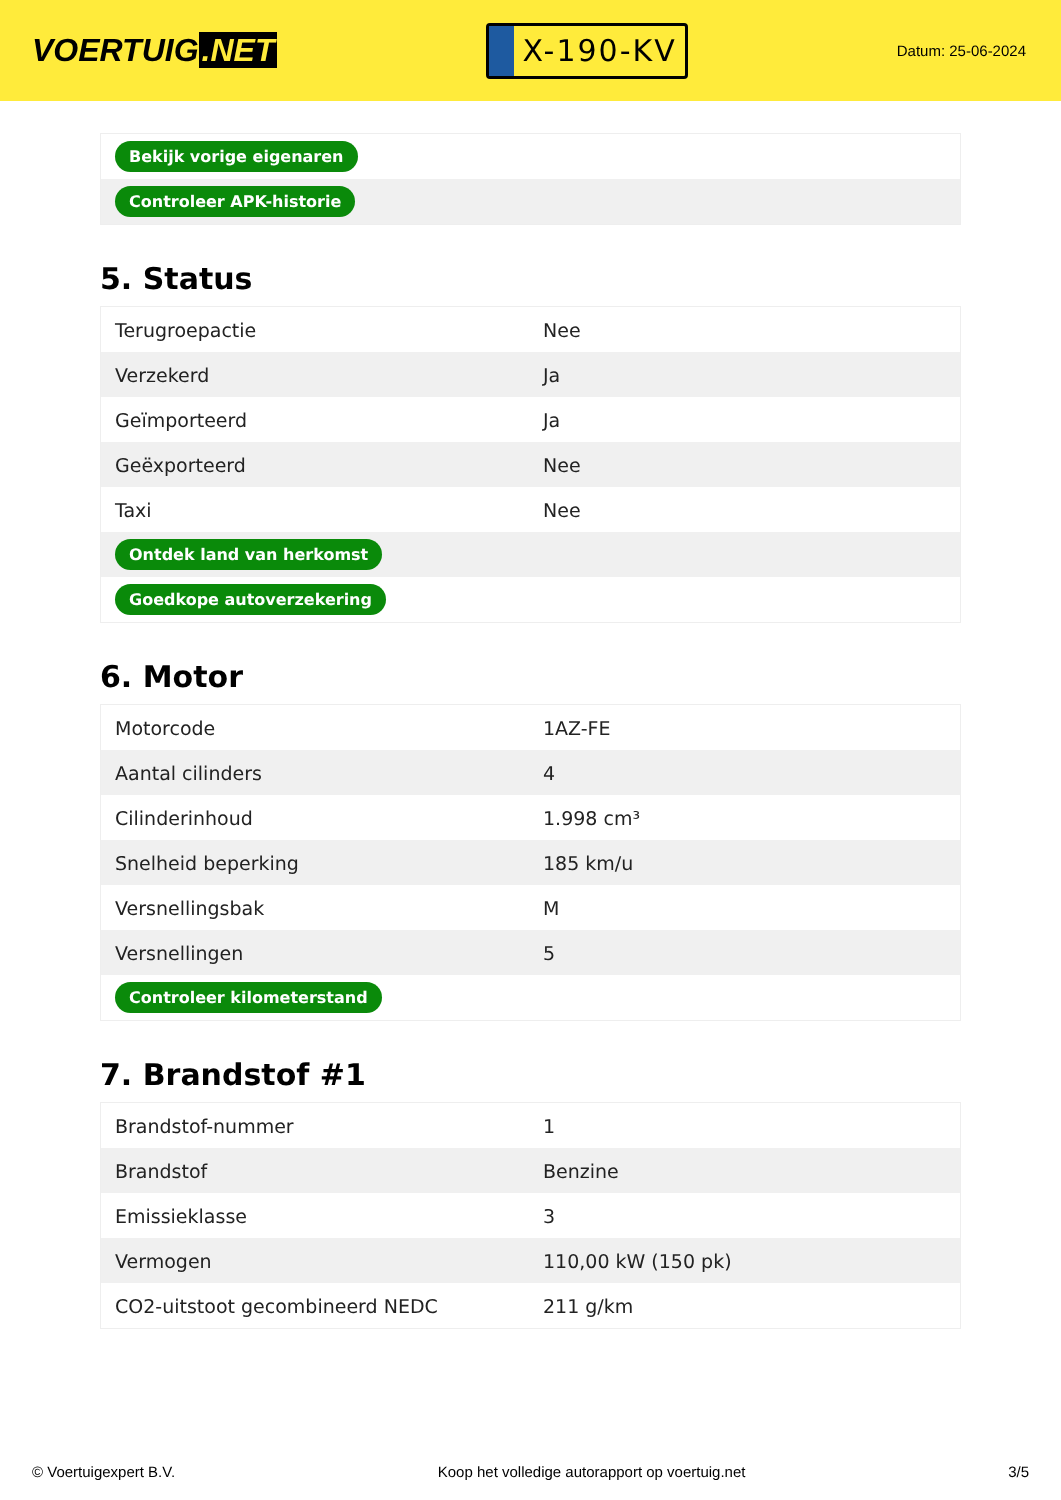VOERTUIG.NET
X-190-KV
Datum: 25-06-2024
| Bekijk vorige eigenaren |
| Controleer APK-historie |
5. Status
| Terugroepactie | Nee |
| Verzekerd | Ja |
| Geïmporteerd | Ja |
| Geëxporteerd | Nee |
| Taxi | Nee |
| Ontdek land van herkomst | |
| Goedkope autoverzekering | |
6. Motor
| Motorcode | 1AZ-FE |
| Aantal cilinders | 4 |
| Cilinderinhoud | 1.998 cm³ |
| Snelheid beperking | 185 km/u |
| Versnellingsbak | M |
| Versnellingen | 5 |
| Controleer kilometerstand | |
7. Brandstof #1
| Brandstof-nummer | 1 |
| Brandstof | Benzine |
| Emissieklasse | 3 |
| Vermogen | 110,00 kW (150 pk) |
| CO2-uitstoot gecombineerd NEDC | 211 g/km |
© Voertuigexpert B.V. Koop het volledige autorapport op voertuig.net 3/5